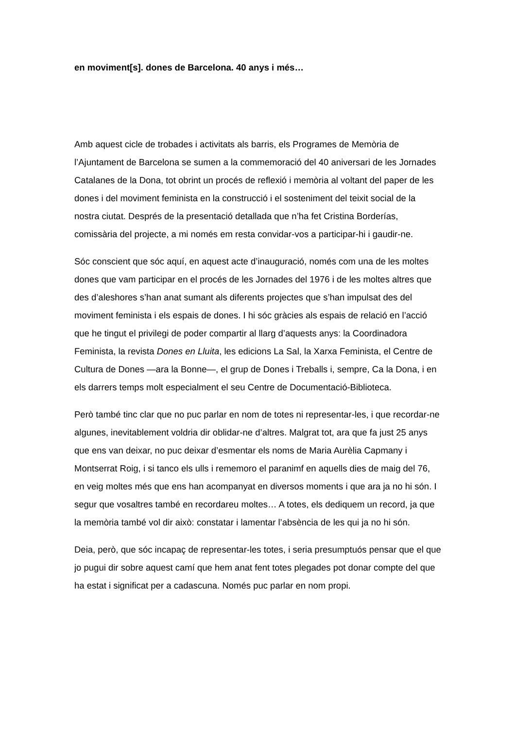en moviment[s]. dones de Barcelona. 40 anys i més…
Amb aquest cicle de trobades i activitats als barris, els Programes de Memòria de l’Ajuntament de Barcelona se sumen a la commemoració del 40 aniversari de les Jornades Catalanes de la Dona, tot obrint un procés de reflexió i memòria al voltant del paper de les dones i del moviment feminista en la construcció i el sosteniment del teixit social de la nostra ciutat. Després de la presentació detallada que n’ha fet Cristina Borderías, comissària del projecte, a mi només em resta convidar-vos a participar-hi i gaudir-ne.
Sóc conscient que sóc aquí, en aquest acte d’inauguració, només com una de les moltes dones que vam participar en el procés de les Jornades del 1976 i de les moltes altres que des d’aleshores s’han anat sumant als diferents projectes que s’han impulsat des del moviment feminista i els espais de dones. I hi sóc gràcies als espais de relació en l’acció que he tingut el privilegi de poder compartir al llarg d’aquests anys: la Coordinadora Feminista, la revista Dones en Lluita, les edicions La Sal, la Xarxa Feminista, el Centre de Cultura de Dones —ara la Bonne—, el grup de Dones i Treballs i, sempre, Ca la Dona, i en els darrers temps molt especialment el seu Centre de Documentació-Biblioteca.
Però també tinc clar que no puc parlar en nom de totes ni representar-les, i que recordar-ne algunes, inevitablement voldria dir oblidar-ne d’altres. Malgrat tot, ara que fa just 25 anys que ens van deixar, no puc deixar d’esmentar els noms de Maria Aurèlia Capmany i Montserrat Roig, i si tanco els ulls i rememoro el paranimf en aquells dies de maig del 76, en veig moltes més que ens han acompanyat en diversos moments i que ara ja no hi són. I segur que vosaltres també en recordareu moltes… A totes, els dediquem un record, ja que la memòria també vol dir això: constatar i lamentar l’absència de les qui ja no hi són.
Deia, però, que sóc incapaç de representar-les totes, i seria presumptuós pensar que el que jo pugui dir sobre aquest camí que hem anat fent totes plegades pot donar compte del que ha estat i significat per a cadascuna. Només puc parlar en nom propi.